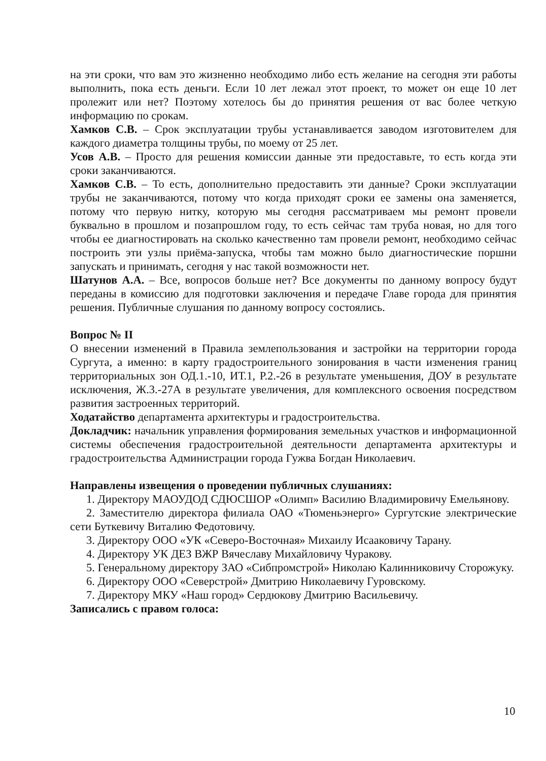на эти сроки, что вам это жизненно необходимо либо есть желание на сегодня эти работы выполнить, пока есть деньги. Если 10 лет лежал этот проект, то может он еще 10 лет пролежит или нет? Поэтому хотелось бы до принятия решения от вас более четкую информацию по срокам.
Хамков С.В. – Срок эксплуатации трубы устанавливается заводом изготовителем для каждого диаметра толщины трубы, по моему от 25 лет.
Усов А.В. – Просто для решения комиссии данные эти предоставьте, то есть когда эти сроки заканчиваются.
Хамков С.В. – То есть, дополнительно предоставить эти данные? Сроки эксплуатации трубы не заканчиваются, потому что когда приходят сроки ее замены она заменяется, потому что первую нитку, которую мы сегодня рассматриваем мы ремонт провели буквально в прошлом и позапрошлом году, то есть сейчас там труба новая, но для того чтобы ее диагностировать на сколько качественно там провели ремонт, необходимо сейчас построить эти узлы приёма-запуска, чтобы там можно было диагностические поршни запускать и принимать, сегодня у нас такой возможности нет.
Шатунов А.А. – Все, вопросов больше нет? Все документы по данному вопросу будут переданы в комиссию для подготовки заключения и передаче Главе города для принятия решения. Публичные слушания по данному вопросу состоялись.
Вопрос № II
О внесении изменений в Правила землепользования и застройки на территории города Сургута, а именно: в карту градостроительного зонирования в части изменения границ территориальных зон ОД.1.-10, ИТ.1, Р.2.-26 в результате уменьшения, ДОУ в результате исключения, Ж.3.-27А в результате увеличения, для комплексного освоения посредством развития застроенных территорий.
Ходатайство департамента архитектуры и градостроительства.
Докладчик: начальник управления формирования земельных участков и информационной системы обеспечения градостроительной деятельности департамента архитектуры и градостроительства Администрации города Гужва Богдан Николаевич.
Направлены извещения о проведении публичных слушаниях:
1. Директору МАОУДОД СДЮСШОР «Олимп» Василию Владимировичу Емельянову.
2. Заместителю директора филиала ОАО «Тюменьэнерго» Сургутские электрические сети Буткевичу Виталию Федотовичу.
3. Директору ООО «УК «Северо-Восточная» Михаилу Исааковичу Тарану.
4. Директору УК ДЕЗ ВЖР Вячеславу Михайловичу Чуракову.
5. Генеральному директору ЗАО «Сибпромстрой» Николаю Калинниковичу Сторожуку.
6. Директору ООО «Северстрой» Дмитрию Николаевичу Гуровскому.
7. Директору МКУ «Наш город» Сердюкову Дмитрию Васильевичу.
Записались с правом голоса:
10